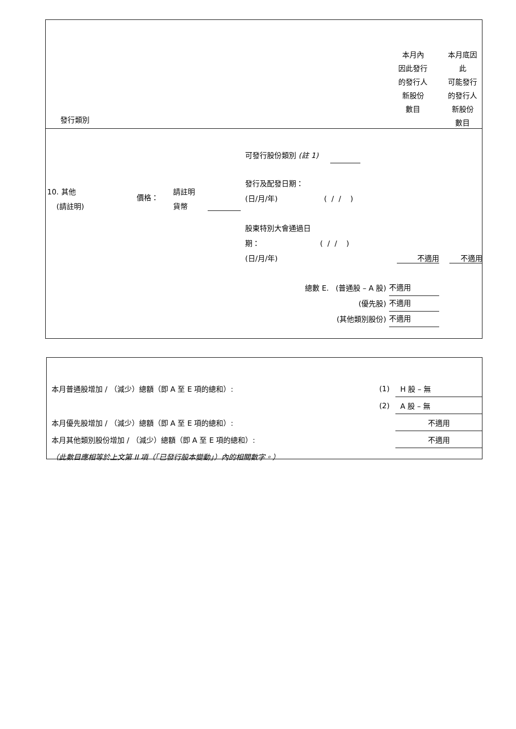發行類別
本月內
因此發行
的發行人
新股份
數目
本月底因
此
可能發行
的發行人
新股份
數目
10. 其他
(請註明)
價格：
請註明
貨幣
可發行股份類別 (註 1)
發行及配發日期：
(日/月/年) ( / / )
股東特別大會通過日
期： ( / / )
(日/月/年)
不適用 不適用
總數 E. (普通股 – A 股)
(優先股)
(其他類別股份)
不適用 不適用 不適用
本月普通股增加 / （減少）總額（即 A 至 E 項的總和）: (1) H 股 – 無
(2) A 股 – 無
本月優先股增加 / （減少）總額（即 A 至 E 項的總和）: 不適用
本月其他類別股份增加 / （減少）總額（即 A 至 E 項的總和）: 不適用
（此數目應相等於上文第 II 項（「已發行股本變動」）內的相關數字。）